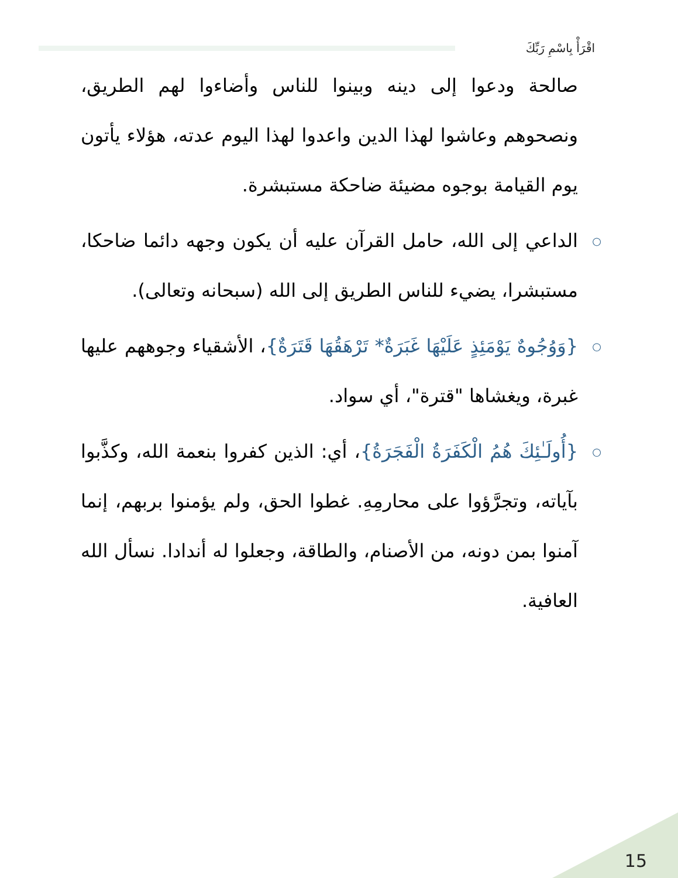اقْرَأْ بِاسْمِ رَبِّكَ
صالحة ودعوا إلى دينه وبينوا للناس وأضاءوا لهم الطريق، ونصحوهم وعاشوا لهذا الدين واعدوا لهذا اليوم عدته، هؤلاء يأتون يوم القيامة بوجوه مضيئة ضاحكة مستبشرة.
○ الداعي إلى الله، حامل القرآن عليه أن يكون وجهه دائما ضاحكا، مستبشرا، يضيء للناس الطريق إلى الله (سبحانه وتعالى).
○ {وَوُجُوهٌ يَوْمَئِذٍ عَلَيْهَا غَبَرَةٌ* تَرْهَقُهَا قَتَرَةٌ}، الأشقياء وجوههم عليها غبرة، ويغشاها "قترة"، أي سواد.
○ {أُولَـٰئِكَ هُمُ الْكَفَرَةُ الْفَجَرَةُ}، أي: الذين كفروا بنعمة الله، وكذَّبوا بآياته، وتجرَّؤوا على محارمِهِ. غطوا الحق، ولم يؤمنوا بربهم، إنما آمنوا بمن دونه، من الأصنام، والطاقة، وجعلوا له أندادا. نسأل الله العافية.
15